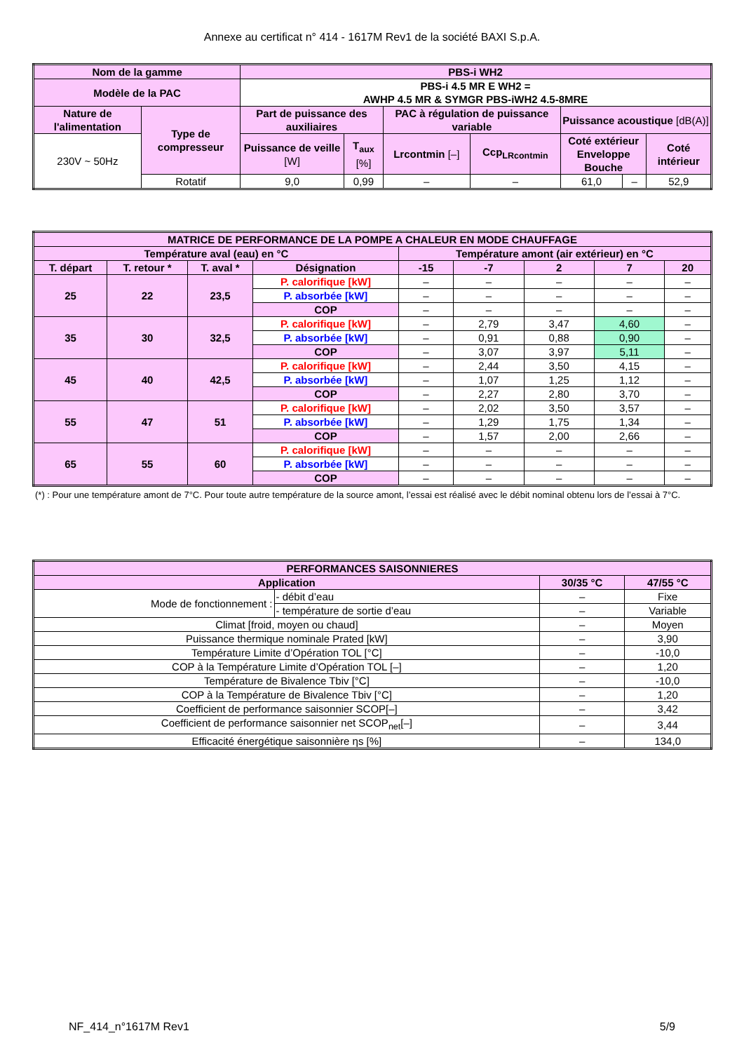Annexe au certificat n° 414 - 1617M Rev1 de la société BAXI S.p.A.
| Nom de la gamme | | PBS-i WH2 | | | | | | |
| --- | --- | --- | --- | --- | --- | --- | --- | --- |
| Modèle de la PAC | | PBS-i 4.5 MR E WH2 = AWHP 4.5 MR & SYMGR PBS-iWH2 4.5-8MRE | | | | | | |
| Nature de l'alimentation | Type de compresseur | Part de puissance des auxiliaires | | PAC à régulation de puissance variable | | Puissance acoustique [dB(A)] | | |
| 230V ~ 50Hz | | Puissance de veille [W] | T<sub>aux</sub> [%] | Lrcontmin [–] | Ccp<sub>LRcontmin</sub> | Coté extérieur Enveloppe Bouche | | Coté intérieur |
| | Rotatif | 9,0 | 0,99 | – | – | 61,0 | – | 52,9 |
| MATRICE DE PERFORMANCE DE LA POMPE A CHALEUR EN MODE CHAUFFAGE | | | | | | | | |
| --- | --- | --- | --- | --- | --- | --- | --- | --- |
| Température aval (eau) en °C | | | | Température amont (air extérieur) en °C | | | | |
| T. départ | T. retour * | T. aval * | Désignation | -15 | -7 | 2 | 7 | 20 |
| 25 | 22 | 23,5 | P. calorifique [kW] | – | – | – | – | – |
| | | | P. absorbée [kW] | – | – | – | – | – |
| | | | COP | – | – | – | – | – |
| 35 | 30 | 32,5 | P. calorifique [kW] | – | 2,79 | 3,47 | 4,60 | – |
| | | | P. absorbée [kW] | – | 0,91 | 0,88 | 0,90 | – |
| | | | COP | – | 3,07 | 3,97 | 5,11 | – |
| 45 | 40 | 42,5 | P. calorifique [kW] | – | 2,44 | 3,50 | 4,15 | – |
| | | | P. absorbée [kW] | – | 1,07 | 1,25 | 1,12 | – |
| | | | COP | – | 2,27 | 2,80 | 3,70 | – |
| 55 | 47 | 51 | P. calorifique [kW] | – | 2,02 | 3,50 | 3,57 | – |
| | | | P. absorbée [kW] | – | 1,29 | 1,75 | 1,34 | – |
| | | | COP | – | 1,57 | 2,00 | 2,66 | – |
| 65 | 55 | 60 | P. calorifique [kW] | – | – | – | – | – |
| | | | P. absorbée [kW] | – | – | – | – | – |
| | | | COP | – | – | – | – | – |
(*) : Pour une température amont de 7°C. Pour toute autre température de la source amont, l’essai est réalisé avec le débit nominal obtenu lors de l’essai à 7°C.
| PERFORMANCES SAISONNIERES | | | |
| --- | --- | --- | --- |
| Application | | 30/35 °C | 47/55 °C |
| Mode de fonctionnement : | - débit d’eau | – | Fixe |
| | - température de sortie d’eau | – | Variable |
| Climat [froid, moyen ou chaud] | | – | Moyen |
| Puissance thermique nominale Prated [kW] | | – | 3,90 |
| Température Limite d’Opération TOL [°C] | | – | -10,0 |
| COP à la Température Limite d’Opération TOL [–] | | – | 1,20 |
| Température de Bivalence Tbiv [°C] | | – | -10,0 |
| COP à la Température de Bivalence Tbiv [°C] | | – | 1,20 |
| Coefficient de performance saisonnier SCOP[–] | | – | 3,42 |
| Coefficient de performance saisonnier net SCOP<sub>net</sub>[–] | | – | 3,44 |
| Efficacité énergétique saisonnière ηs [%] | | – | 134,0 |
NF_414_n°1617M Rev1 5/9